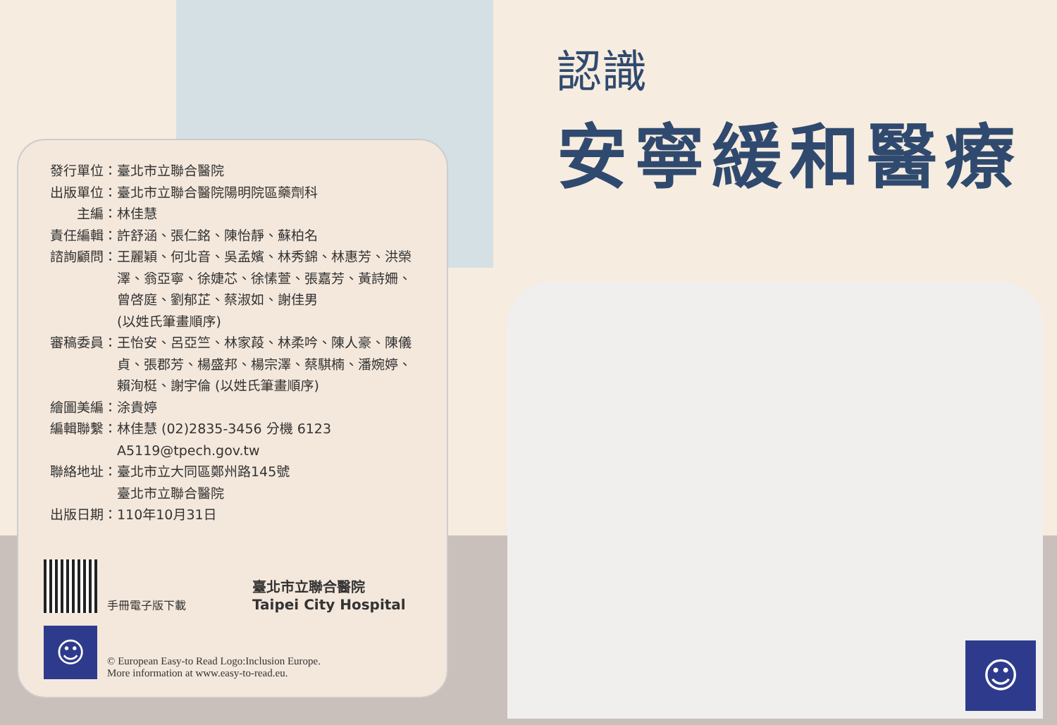認識
安寧緩和醫療
☺
發行單位： 臺北市立聯合醫院
出版單位： 臺北市立聯合醫院陽明院區藥劑科
主編： 林佳慧
責任編輯： 許舒涵、張仁銘、陳怡靜、蘇柏名
諮詢顧問： 王麗穎、何北音、吳孟嬪、林秀錦、林惠芳、洪榮澤、翁亞寧、徐婕芯、徐愫萱、張嘉芳、黃詩姍、曾啓庭、劉郁芷、蔡淑如、謝佳男
(以姓氏筆畫順序)
審稿委員： 王怡安、呂亞竺、林家葮、林柔吟、陳人豪、陳儀貞、張郡芳、楊盛邦、楊宗澤、蔡騏楠、潘婉婷、賴洵梃、謝宇倫 (以姓氏筆畫順序)
繪圖美編： 涂貴婷
編輯聯繫： 林佳慧 (02)2835-3456 分機 6123
A5119@tpech.gov.tw
聯絡地址： 臺北市立大同區鄭州路145號
臺北市立聯合醫院
出版日期： 110年10月31日
手冊電子版下載 臺北市立聯合醫院
Taipei City Hospital
☺
© European Easy-to Read Logo:Inclusion Europe.
More information at www.easy-to-read.eu.